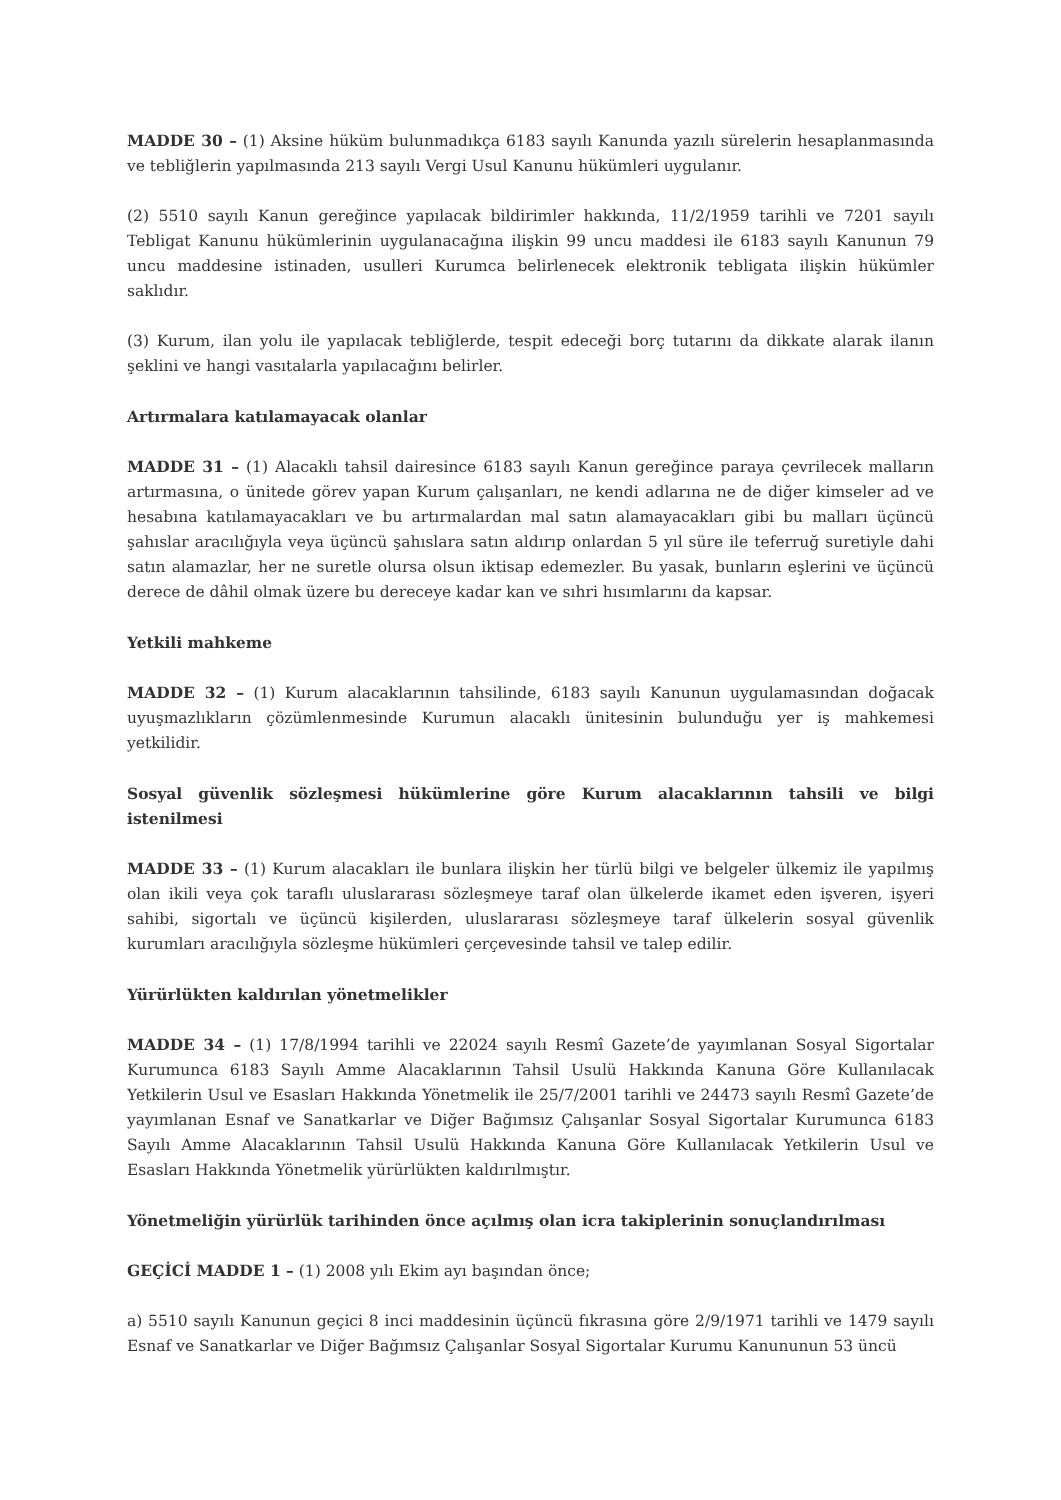MADDE 30 – (1) Aksine hüküm bulunmadıkça 6183 sayılı Kanunda yazılı sürelerin hesaplanmasında ve tebliğlerin yapılmasında 213 sayılı Vergi Usul Kanunu hükümleri uygulanır.
(2) 5510 sayılı Kanun gereğince yapılacak bildirimler hakkında, 11/2/1959 tarihli ve 7201 sayılı Tebligat Kanunu hükümlerinin uygulanacağına ilişkin 99 uncu maddesi ile 6183 sayılı Kanunun 79 uncu maddesine istinaden, usulleri Kurumca belirlenecek elektronik tebligata ilişkin hükümler saklıdır.
(3) Kurum, ilan yolu ile yapılacak tebliğlerde, tespit edeceği borç tutarını da dikkate alarak ilanın şeklini ve hangi vasıtalarla yapılacağını belirler.
Artırmalara katılamayacak olanlar
MADDE 31 – (1) Alacaklı tahsil dairesince 6183 sayılı Kanun gereğince paraya çevrilecek malların artırmasına, o ünitede görev yapan Kurum çalışanları, ne kendi adlarına ne de diğer kimseler ad ve hesabına katılamayacakları ve bu artırmalardan mal satın alamayacakları gibi bu malları üçüncü şahıslar aracılığıyla veya üçüncü şahıslara satın aldırıp onlardan 5 yıl süre ile teferruğ suretiyle dahi satın alamazlar, her ne suretle olursa olsun iktisap edemezler. Bu yasak, bunların eşlerini ve üçüncü derece de dâhil olmak üzere bu dereceye kadar kan ve sıhri hısımlarını da kapsar.
Yetkili mahkeme
MADDE 32 – (1) Kurum alacaklarının tahsilinde, 6183 sayılı Kanunun uygulamasından doğacak uyuşmazlıkların çözümlenmesinde Kurumun alacaklı ünitesinin bulunduğu yer iş mahkemesi yetkilidir.
Sosyal güvenlik sözleşmesi hükümlerine göre Kurum alacaklarının tahsili ve bilgi istenilmesi
MADDE 33 – (1) Kurum alacakları ile bunlara ilişkin her türlü bilgi ve belgeler ülkemiz ile yapılmış olan ikili veya çok taraflı uluslararası sözleşmeye taraf olan ülkelerde ikamet eden işveren, işyeri sahibi, sigortalı ve üçüncü kişilerden, uluslararası sözleşmeye taraf ülkelerin sosyal güvenlik kurumları aracılığıyla sözleşme hükümleri çerçevesinde tahsil ve talep edilir.
Yürürlükten kaldırılan yönetmelikler
MADDE 34 – (1) 17/8/1994 tarihli ve 22024 sayılı Resmî Gazete’de yayımlanan Sosyal Sigortalar Kurumunca 6183 Sayılı Amme Alacaklarının Tahsil Usulü Hakkında Kanuna Göre Kullanılacak Yetkilerin Usul ve Esasları Hakkında Yönetmelik ile 25/7/2001 tarihli ve 24473 sayılı Resmî Gazete’de yayımlanan Esnaf ve Sanatkarlar ve Diğer Bağımsız Çalışanlar Sosyal Sigortalar Kurumunca 6183 Sayılı Amme Alacaklarının Tahsil Usulü Hakkında Kanuna Göre Kullanılacak Yetkilerin Usul ve Esasları Hakkında Yönetmelik yürürlükten kaldırılmıştır.
Yönetmeliğin yürürlük tarihinden önce açılmış olan icra takiplerinin sonuçlandırılması
GEÇİCİ MADDE 1 – (1) 2008 yılı Ekim ayı başından önce;
a) 5510 sayılı Kanunun geçici 8 inci maddesinin üçüncü fıkrasına göre 2/9/1971 tarihli ve 1479 sayılı Esnaf ve Sanatkarlar ve Diğer Bağımsız Çalışanlar Sosyal Sigortalar Kurumu Kanununun 53 üncü